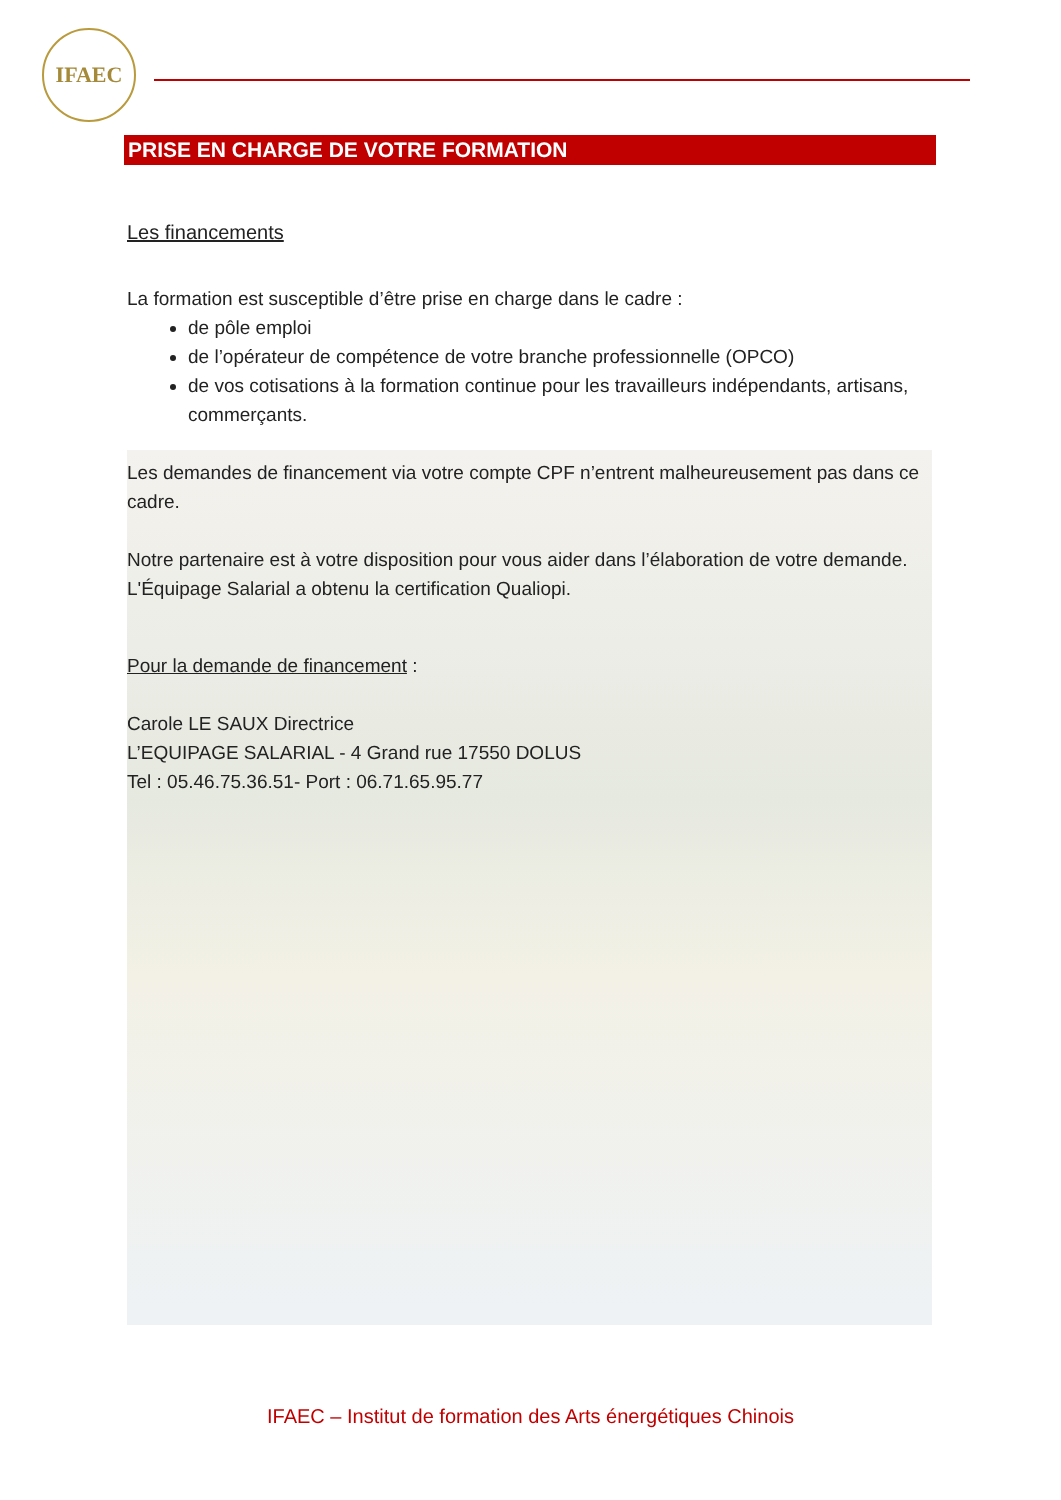IFAEC
PRISE EN CHARGE DE VOTRE FORMATION
Les financements
La formation est susceptible d’être prise en charge dans le cadre :
de pôle emploi
de l’opérateur de compétence de votre branche professionnelle (OPCO)
de vos cotisations à la formation continue pour les travailleurs indépendants, artisans, commerçants.
Les demandes de financement via votre compte CPF n’entrent malheureusement pas dans ce cadre.
Notre partenaire est à votre disposition pour vous aider dans l’élaboration de votre demande. L'Équipage Salarial a obtenu la certification Qualiopi.
Pour la demande de financement :
Carole LE SAUX Directrice
L’EQUIPAGE SALARIAL - 4 Grand rue 17550 DOLUS
Tel : 05.46.75.36.51- Port : 06.71.65.95.77
IFAEC – Institut de formation des Arts énergétiques Chinois